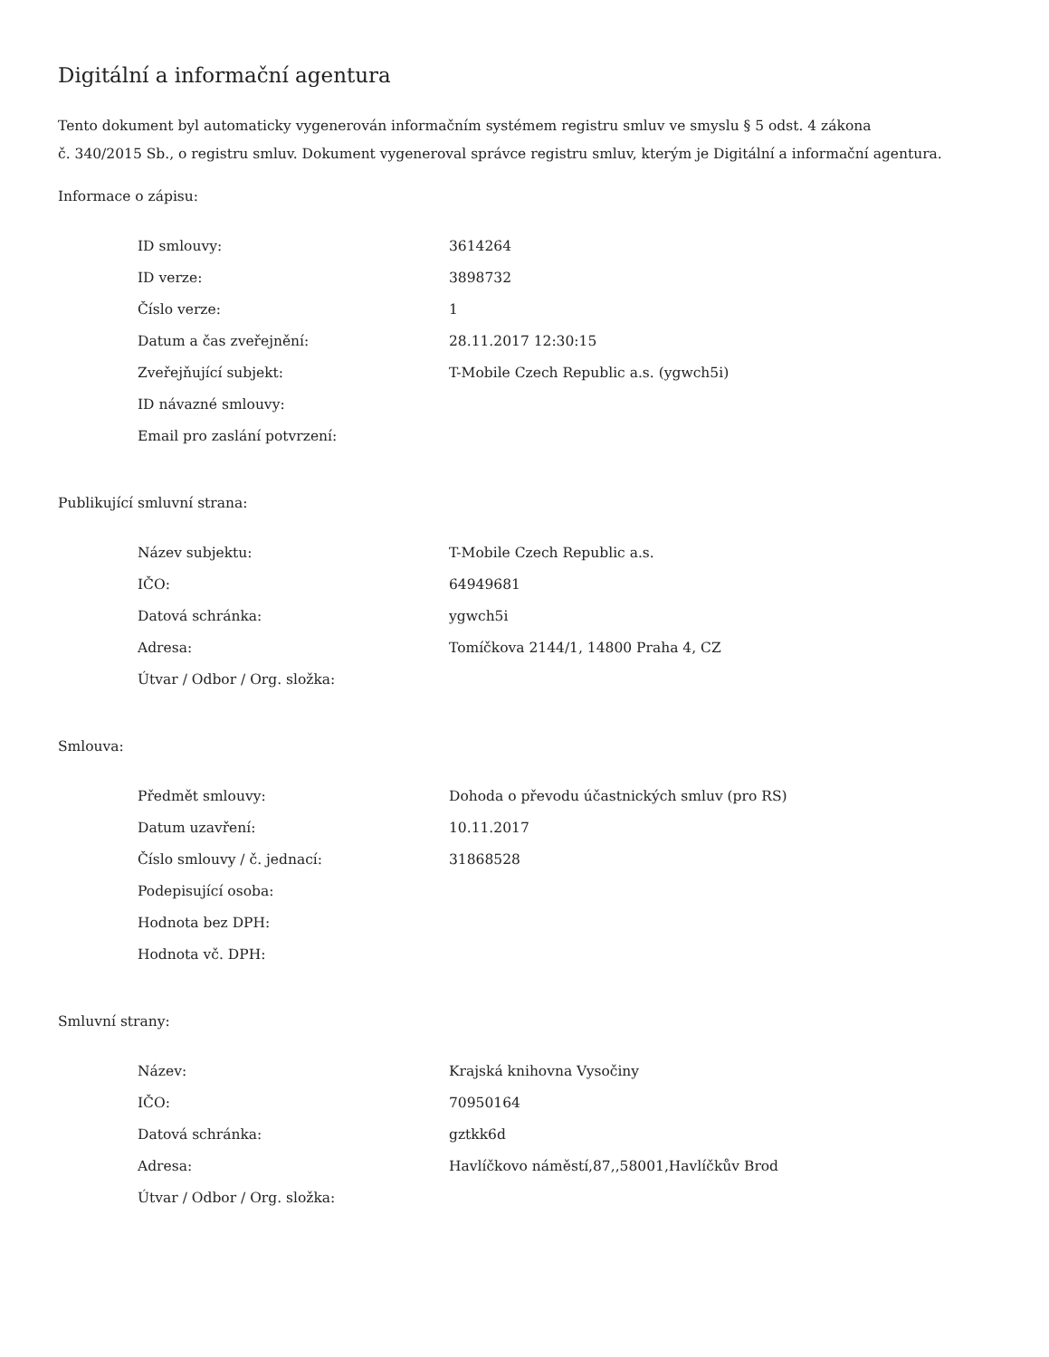Digitální a informační agentura
Tento dokument byl automaticky vygenerován informačním systémem registru smluv ve smyslu § 5 odst. 4 zákona
č. 340/2015 Sb., o registru smluv. Dokument vygeneroval správce registru smluv, kterým je Digitální a informační agentura.
Informace o zápisu:
| ID smlouvy: | 3614264 |
| ID verze: | 3898732 |
| Číslo verze: | 1 |
| Datum a čas zveřejnění: | 28.11.2017 12:30:15 |
| Zveřejňující subjekt: | T-Mobile Czech Republic a.s. (ygwch5i) |
| ID návazné smlouvy: | |
| Email pro zaslání potvrzení: | |
Publikující smluvní strana:
| Název subjektu: | T-Mobile Czech Republic a.s. |
| IČO: | 64949681 |
| Datová schránka: | ygwch5i |
| Adresa: | Tomíčkova 2144/1, 14800 Praha 4, CZ |
| Útvar / Odbor / Org. složka: | |
Smlouva:
| Předmět smlouvy: | Dohoda o převodu účastnických smluv (pro RS) |
| Datum uzavření: | 10.11.2017 |
| Číslo smlouvy / č. jednací: | 31868528 |
| Podepisující osoba: | |
| Hodnota bez DPH: | |
| Hodnota vč. DPH: | |
Smluvní strany:
| Název: | Krajská knihovna Vysočiny |
| IČO: | 70950164 |
| Datová schránka: | gztkk6d |
| Adresa: | Havlíčkovo náměstí,87,,58001,Havlíčkův Brod |
| Útvar / Odbor / Org. složka: | |